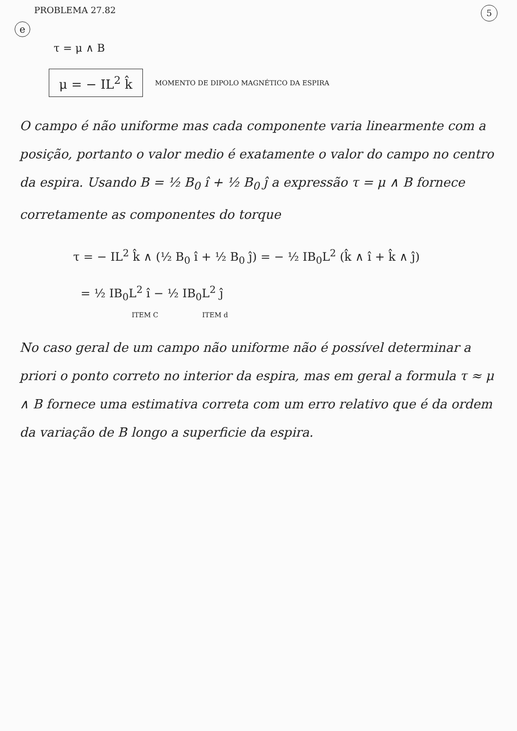PROBLEMA 27.82 5
e
τ = μ ∧ B
μ = − IL<sup>2</sup> k̂ MOMENTO DE DIPOLO MAGNÉTICO DA ESPIRA
O campo é não uniforme mas cada componente varia linearmente com a posição, portanto o valor medio é exatamente o valor do campo no centro da espira. Usando B = ½ B<sub>0</sub> î + ½ B<sub>0</sub> ĵ a expressão τ = μ ∧ B fornece corretamente as componentes do torque
τ = − IL<sup>2</sup> k̂ ∧ (½ B<sub>0</sub> î + ½ B<sub>0</sub> ĵ) = − ½ IB<sub>0</sub>L<sup>2</sup> (k̂ ∧ î + k̂ ∧ ĵ)
= ½ IB<sub>0</sub>L<sup>2</sup> î − ½ IB<sub>0</sub>L<sup>2</sup> ĵ
ITEM C ITEM d
No caso geral de um campo não uniforme não é possível determinar a priori o ponto correto no interior da espira, mas em geral a formula τ ≈ μ ∧ B fornece uma estimativa correta com um erro relativo que é da ordem da variação de B longo a superficie da espira.